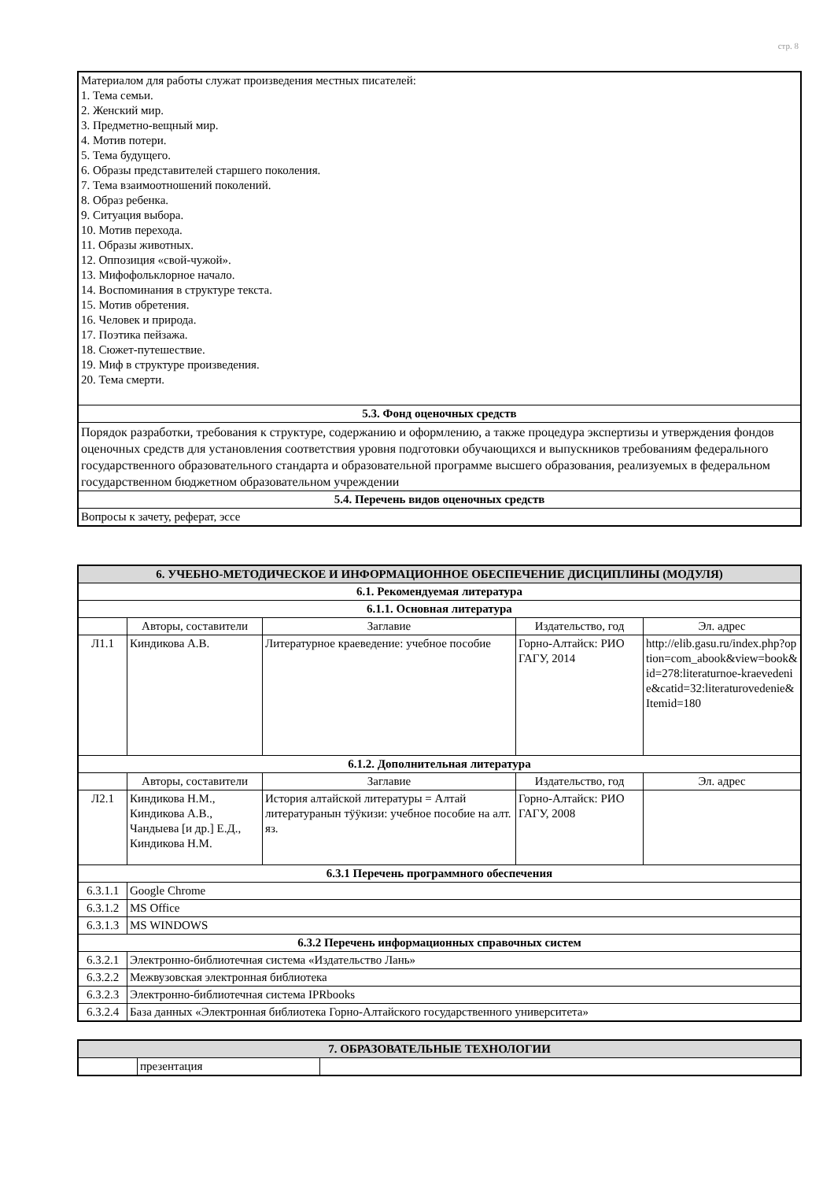стр. 8
| Материалом для работы служат произведения местных писателей: 1. Тема семьи. 2. Женский мир. 3. Предметно-вещный мир. 4. Мотив потери. 5. Тема будущего. 6. Образы представителей старшего поколения. 7. Тема взаимоотношений поколений. 8. Образ ребенка. 9. Ситуация выбора. 10. Мотив перехода. 11. Образы животных. 12. Оппозиция «свой-чужой». 13. Мифофольклорное начало. 14. Воспоминания в структуре текста. 15. Мотив обретения. 16. Человек и природа. 17. Поэтика пейзажа. 18. Сюжет-путешествие. 19. Миф в структуре произведения. 20. Тема смерти. |
| 5.3. Фонд оценочных средств |
| Порядок разработки, требования к структуре, содержанию и оформлению, а также процедура экспертизы и утверждения фондов оценочных средств для установления соответствия уровня подготовки обучающихся и выпускников требованиям федерального государственного образовательного стандарта и образовательной программе высшего образования, реализуемых в федеральном государственном бюджетном образовательном учреждении |
| 5.4. Перечень видов оценочных средств |
| Вопросы к зачету, реферат, эссе |
| 6. УЧЕБНО-МЕТОДИЧЕСКОЕ И ИНФОРМАЦИОННОЕ ОБЕСПЕЧЕНИЕ ДИСЦИПЛИНЫ (МОДУЛЯ) | | | | |
| --- | --- | --- | --- | --- |
| 6.1. Рекомендуемая литература | | | | |
| 6.1.1. Основная литература | | | | |
| | Авторы, составители | Заглавие | Издательство, год | Эл. адрес |
| Л1.1 | Киндикова А.В. | Литературное краеведение: учебное пособие | Горно-Алтайск: РИО ГАГУ, 2014 | http://elib.gasu.ru/index.php?option=com_abook&view=book&id=278:literaturnoe-kraevedenie&catid=32:literaturovedenie&Itemid=180 |
| 6.1.2. Дополнительная литература | | | | |
| | Авторы, составители | Заглавие | Издательство, год | Эл. адрес |
| Л2.1 | Киндикова Н.М., Киндикова А.В., Чандыева [и др.] Е.Д., Киндикова Н.М. | История алтайской литературы = Алтай литературанын тӱӱкизи: учебное пособие на алт. яз. | Горно-Алтайск: РИО ГАГУ, 2008 | |
| 6.3.1 Перечень программного обеспечения | | | | |
| 6.3.1.1 | Google Chrome | | | |
| 6.3.1.2 | MS Office | | | |
| 6.3.1.3 | MS WINDOWS | | | |
| 6.3.2 Перечень информационных справочных систем | | | | |
| 6.3.2.1 | Электронно-библиотечная система «Издательство Лань» | | | |
| 6.3.2.2 | Межвузовская электронная библиотека | | | |
| 6.3.2.3 | Электронно-библиотечная система IPRbooks | | | |
| 6.3.2.4 | База данных «Электронная библиотека Горно-Алтайского государственного университета» | | | |
| 7. ОБРАЗОВАТЕЛЬНЫЕ ТЕХНОЛОГИИ | | |
| --- | --- | --- |
| | презентация | |